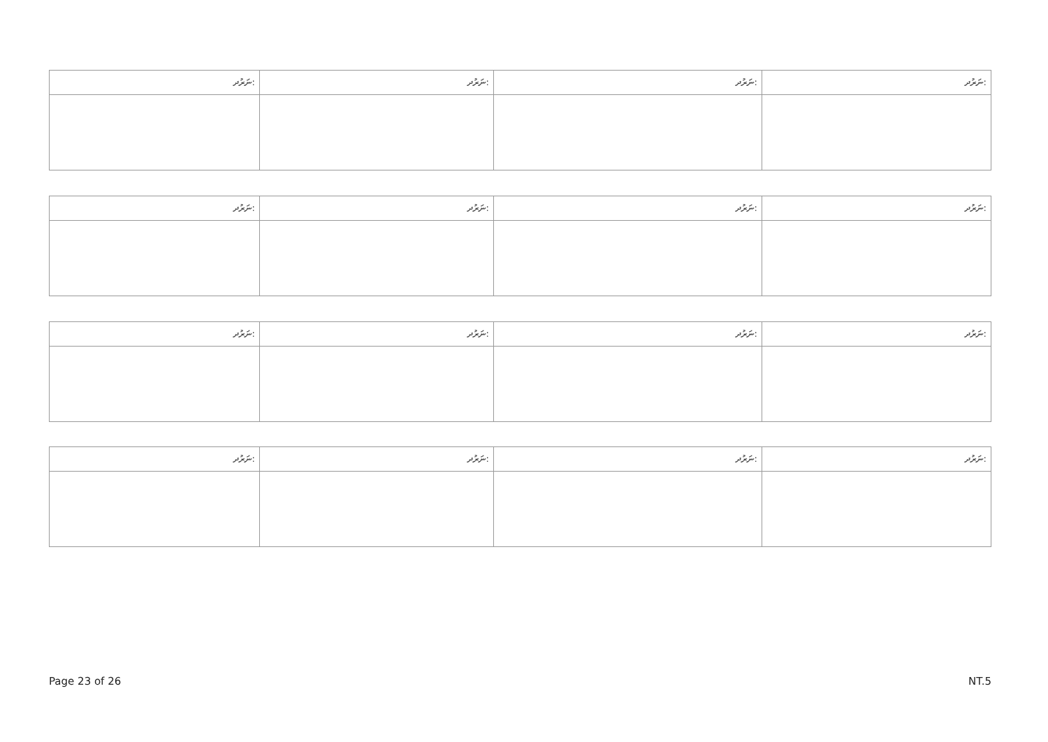| ނަރުދ: | ނަރުދ: | ނަރުދ: | ނަރުދ: |
| --- | --- | --- | --- |
| ނަރުދ: | ނަރުދ: | ނަރުދ: | ނަރުދ: |
| --- | --- | --- | --- |
| ނަރުދ: | ނަރުދ: | ނަރުދ: | ނަރުދ: |
| --- | --- | --- | --- |
| ނަރުދ: | ނަރުދ: | ނަރުދ: | ނަރުދ: |
| --- | --- | --- | --- |
Page 23 of 26 NT.5